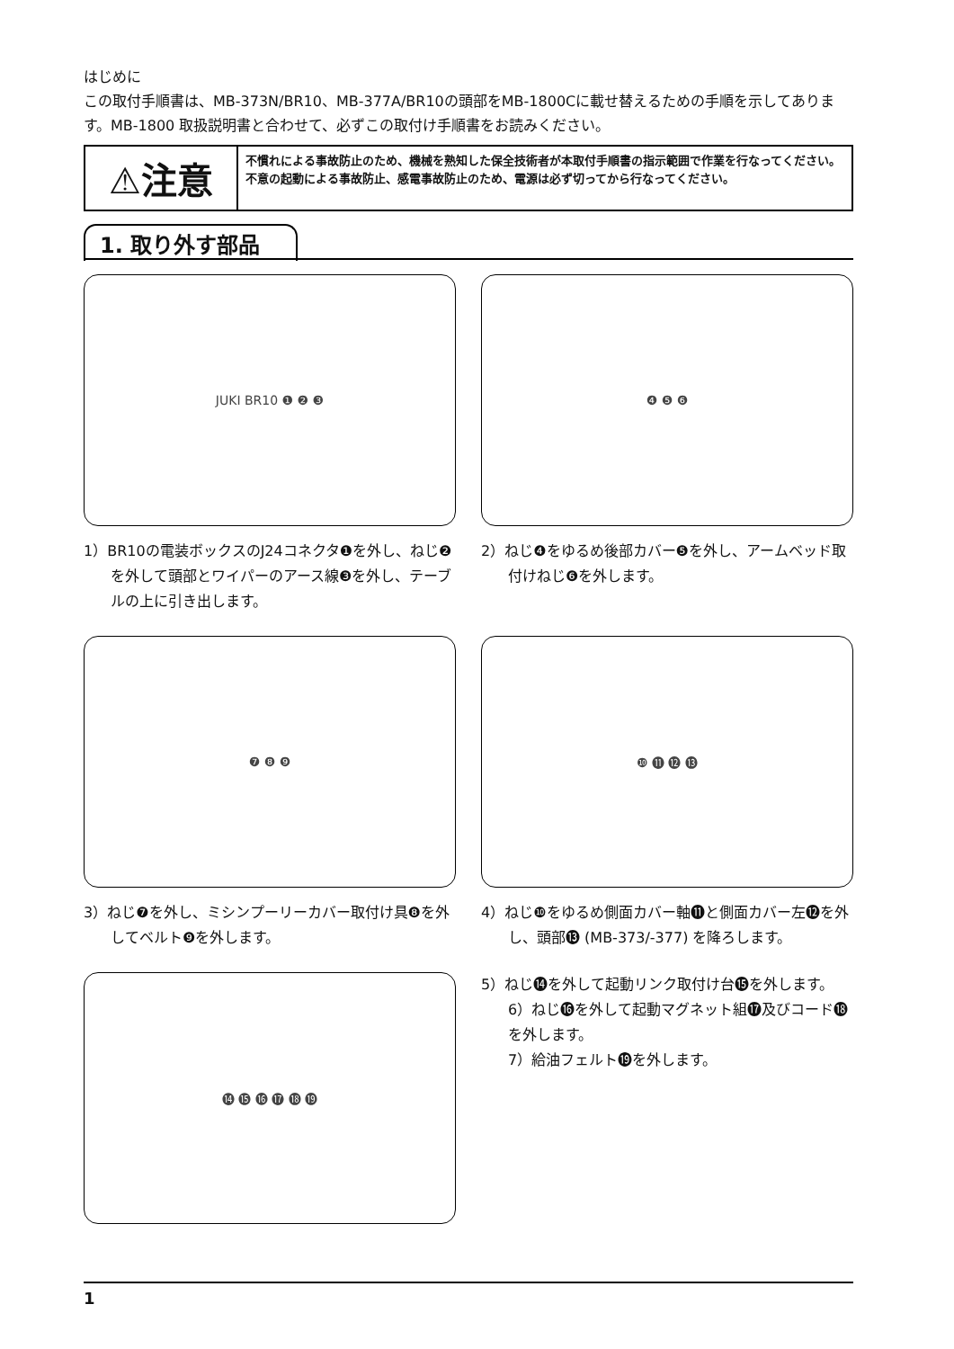はじめに
この取付手順書は、MB-373N/BR10、MB-377A/BR10の頭部をMB-1800Cに載せ替えるための手順を示してあります。MB-1800 取扱説明書と合わせて、必ずこの取付け手順書をお読みください。
⚠注意
不慣れによる事故防止のため、機械を熟知した保全技術者が本取付手順書の指示範囲で作業を行なってください。
不意の起動による事故防止、感電事故防止のため、電源は必ず切ってから行なってください。
1. 取り外す部品
JUKI BR10 ❶ ❷ ❸
1）BR10の電装ボックスのJ24コネクタ❶を外し、ねじ❷を外して頭部とワイパーのアース線❸を外し、テーブルの上に引き出します。
❹ ❺ ❻
2）ねじ❹をゆるめ後部カバー❺を外し、アームベッド取付けねじ❻を外します。
❼ ❽ ❾
3）ねじ❼を外し、ミシンプーリーカバー取付け具❽を外してベルト❾を外します。
❿ ⓫ ⓬ ⓭
4）ねじ❿をゆるめ側面カバー軸⓫と側面カバー左⓬を外し、頭部⓭ (MB-373/-377) を降ろします。
⓮ ⓯ ⓰ ⓱ ⓲ ⓳
5）ねじ⓮を外して起動リンク取付け台⓯を外します。
6）ねじ⓰を外して起動マグネット組⓱及びコード⓲を外します。
7）給油フェルト⓳を外します。
1